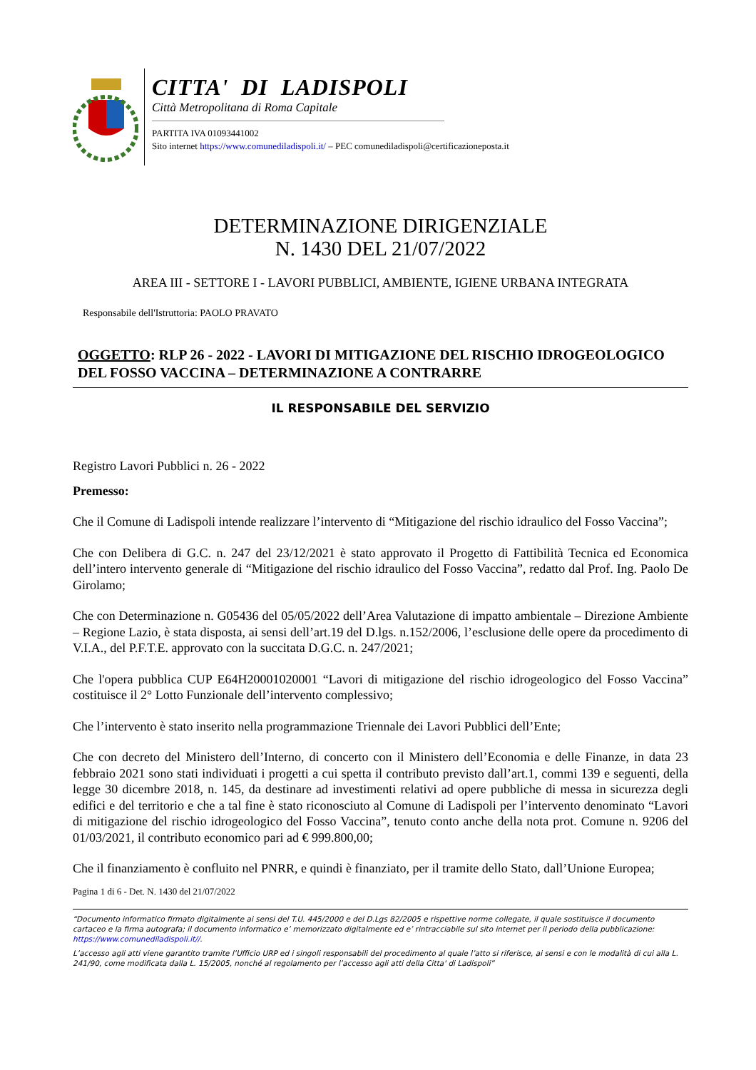CITTA' DI LADISPOLI
Città Metropolitana di Roma Capitale
PARTITA IVA 01093441002
Sito internet https://www.comunediladispoli.it/ – PEC comunediladispoli@certificazioneposta.it
DETERMINAZIONE DIRIGENZIALE
N. 1430 DEL 21/07/2022
AREA III - SETTORE I - LAVORI PUBBLICI, AMBIENTE, IGIENE URBANA INTEGRATA
Responsabile dell'Istruttoria: PAOLO PRAVATO
OGGETTO: RLP 26 - 2022 - LAVORI DI MITIGAZIONE DEL RISCHIO IDROGEOLOGICO DEL FOSSO VACCINA – DETERMINAZIONE A CONTRARRE
IL RESPONSABILE DEL SERVIZIO
Registro Lavori Pubblici n. 26 - 2022
Premesso:
Che il Comune di Ladispoli intende realizzare l’intervento di “Mitigazione del rischio idraulico del Fosso Vaccina”;
Che con Delibera di G.C. n. 247 del 23/12/2021 è stato approvato il Progetto di Fattibilità Tecnica ed Economica dell’intero intervento generale di “Mitigazione del rischio idraulico del Fosso Vaccina”, redatto dal Prof. Ing. Paolo De Girolamo;
Che con Determinazione n. G05436 del 05/05/2022 dell’Area Valutazione di impatto ambientale – Direzione Ambiente – Regione Lazio, è stata disposta, ai sensi dell’art.19 del D.lgs. n.152/2006, l’esclusione delle opere da procedimento di V.I.A., del P.F.T.E. approvato con la succitata D.G.C. n. 247/2021;
Che l'opera pubblica CUP E64H20001020001 “Lavori di mitigazione del rischio idrogeologico del Fosso Vaccina” costituisce il 2° Lotto Funzionale dell’intervento complessivo;
Che l’intervento è stato inserito nella programmazione Triennale dei Lavori Pubblici dell’Ente;
Che con decreto del Ministero dell’Interno, di concerto con il Ministero dell’Economia e delle Finanze, in data 23 febbraio 2021 sono stati individuati i progetti a cui spetta il contributo previsto dall’art.1, commi 139 e seguenti, della legge 30 dicembre 2018, n. 145, da destinare ad investimenti relativi ad opere pubbliche di messa in sicurezza degli edifici e del territorio e che a tal fine è stato riconosciuto al Comune di Ladispoli per l’intervento denominato “Lavori di mitigazione del rischio idrogeologico del Fosso Vaccina”, tenuto conto anche della nota prot. Comune n. 9206 del 01/03/2021, il contributo economico pari ad € 999.800,00;
Che il finanziamento è confluito nel PNRR, e quindi è finanziato, per il tramite dello Stato, dall’Unione Europea;
Pagina 1 di 6 - Det. N. 1430 del 21/07/2022
“Documento informatico firmato digitalmente ai sensi del T.U. 445/2000 e del D.Lgs 82/2005 e rispettive norme collegate, il quale sostituisce il documento cartaceo e la firma autografa; il documento informatico e’ memorizzato digitalmente ed e’ rintracciabile sul sito internet per il periodo della pubblicazione: https://www.comunediladispoli.it//.
L’accesso agli atti viene garantito tramite l’Ufficio URP ed i singoli responsabili del procedimento al quale l’atto si riferisce, ai sensi e con le modalità di cui alla L. 241/90, come modificata dalla L. 15/2005, nonché al regolamento per l’accesso agli atti della Citta' di Ladispoli”